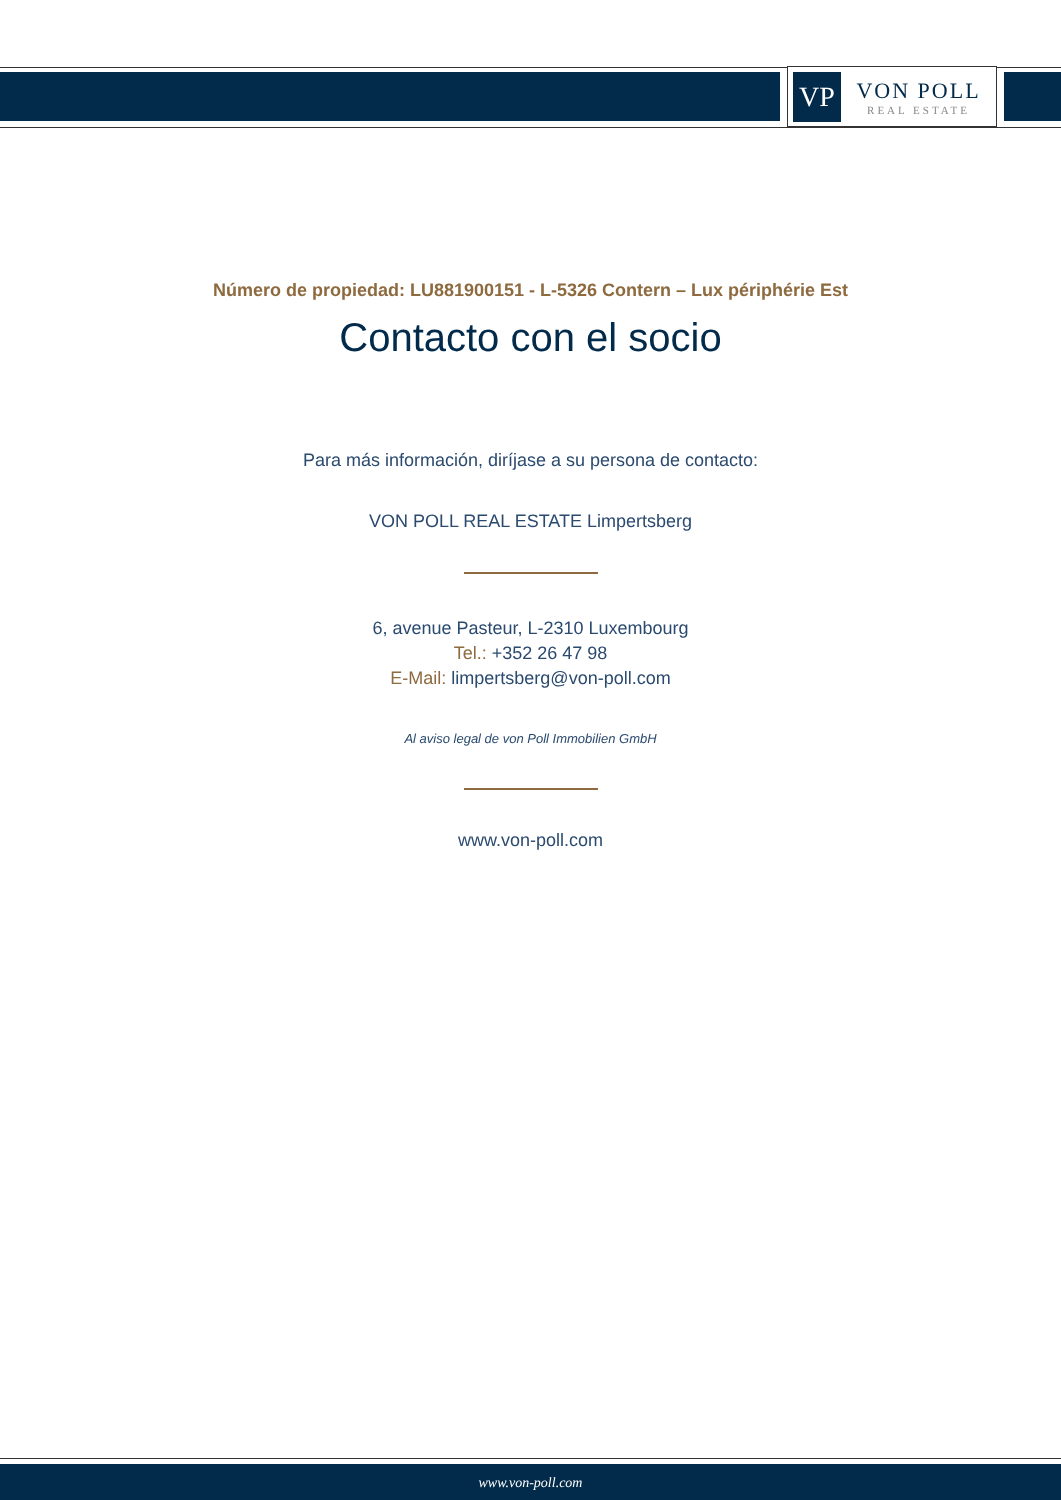VP
VON POLL
REAL ESTATE
Número de propiedad: LU881900151 - L-5326 Contern – Lux périphérie Est
Contacto con el socio
Para más información, diríjase a su persona de contacto:
VON POLL REAL ESTATE Limpertsberg
6, avenue Pasteur, L-2310 Luxembourg
Tel.: +352 26 47 98
E-Mail: limpertsberg@von-poll.com
Al aviso legal de von Poll Immobilien GmbH
www.von-poll.com
www.von-poll.com